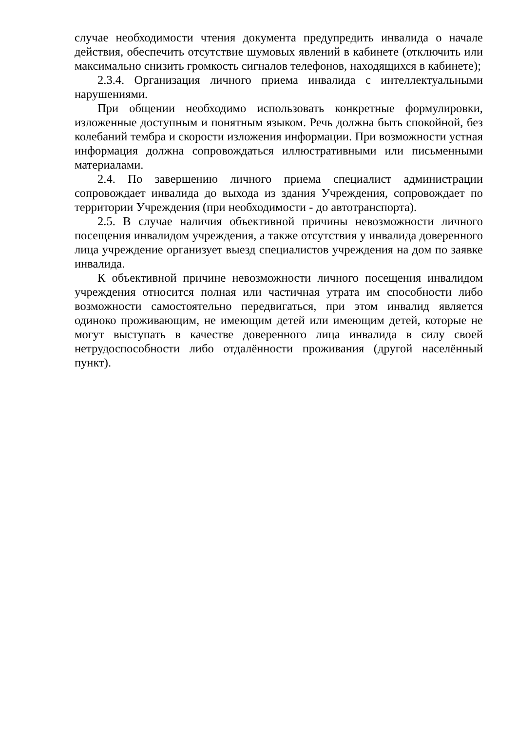случае необходимости чтения документа предупредить инвалида о начале действия, обеспечить отсутствие шумовых явлений в кабинете (отключить или максимально снизить громкость сигналов телефонов, находящихся в кабинете);
2.3.4. Организация личного приема инвалида с интеллектуальными нарушениями.
При общении необходимо использовать конкретные формулировки, изложенные доступным и понятным языком. Речь должна быть спокойной, без колебаний тембра и скорости изложения информации. При возможности устная информация должна сопровождаться иллюстративными или письменными материалами.
2.4. По завершению личного приема специалист администрации сопровождает инвалида до выхода из здания Учреждения, сопровождает по территории Учреждения (при необходимости - до автотранспорта).
2.5. В случае наличия объективной причины невозможности личного посещения инвалидом учреждения, а также отсутствия у инвалида доверенного лица учреждение организует выезд специалистов учреждения на дом по заявке инвалида.
К объективной причине невозможности личного посещения инвалидом учреждения относится полная или частичная утрата им способности либо возможности самостоятельно передвигаться, при этом инвалид является одиноко проживающим, не имеющим детей или имеющим детей, которые не могут выступать в качестве доверенного лица инвалида в силу своей нетрудоспособности либо отдалённости проживания (другой населённый пункт).